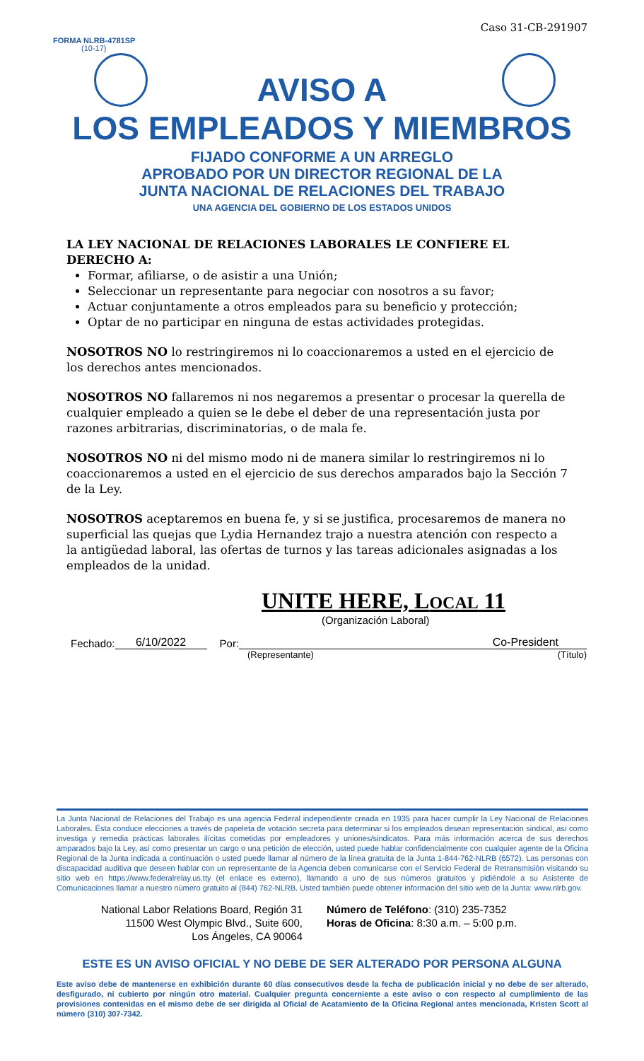Caso 31-CB-291907
FORMA NLRB-4781SP
(10-17)
AVISO A
LOS EMPLEADOS Y MIEMBROS
FIJADO CONFORME A UN ARREGLO
APROBADO POR UN DIRECTOR REGIONAL DE LA
JUNTA NACIONAL DE RELACIONES DEL TRABAJO
UNA AGENCIA DEL GOBIERNO DE LOS ESTADOS UNIDOS
LA LEY NACIONAL DE RELACIONES LABORALES LE CONFIERE EL DERECHO A:
Formar, afiliarse, o de asistir a una Unión;
Seleccionar un representante para negociar con nosotros a su favor;
Actuar conjuntamente a otros empleados para su beneficio y protección;
Optar de no participar en ninguna de estas actividades protegidas.
NOSOTROS NO lo restringiremos ni lo coaccionaremos a usted en el ejercicio de los derechos antes mencionados.
NOSOTROS NO fallaremos ni nos negaremos a presentar o procesar la querella de cualquier empleado a quien se le debe el deber de una representación justa por razones arbitrarias, discriminatorias, o de mala fe.
NOSOTROS NO ni del mismo modo ni de manera similar lo restringiremos ni lo coaccionaremos a usted en el ejercicio de sus derechos amparados bajo la Sección 7 de la Ley.
NOSOTROS aceptaremos en buena fe, y si se justifica, procesaremos de manera no superficial las quejas que Lydia Hernandez trajo a nuestra atención con respecto a la antigüedad laboral, las ofertas de turnos y las tareas adicionales asignadas a los empleados de la unidad.
UNITE HERE, LOCAL 11
(Organización Laboral)
Fechado: 6/10/2022 Por: Co-President
(Representante) (Título)
La Junta Nacional de Relaciones del Trabajo es una agencia Federal independiente creada en 1935 para hacer cumplir la Ley Nacional de Relaciones Laborales. Ésta conduce elecciones a través de papeleta de votación secreta para determinar si los empleados desean representación sindical, así como investiga y remedia prácticas laborales ilícitas cometidas por empleadores y uniones/sindicatos. Para más información acerca de sus derechos amparados bajo la Ley, así como presentar un cargo o una petición de elección, usted puede hablar confidencialmente con cualquier agente de la Oficina Regional de la Junta indicada a continuación o usted puede llamar al número de la línea gratuita de la Junta 1-844-762-NLRB (6572). Las personas con discapacidad auditiva que deseen hablar con un representante de la Agencia deben comunicarse con el Servicio Federal de Retransmisión visitando su sitio web en https://www.federalrelay.us.tty (el enlace es externo), llamando a uno de sus números gratuitos y pidiéndole a su Asistente de Comunicaciones llamar a nuestro número gratuito al (844) 762-NLRB. Usted también puede obtener información del sitio web de la Junta: www.nlrb.gov.
National Labor Relations Board, Región 31
11500 West Olympic Blvd., Suite 600,
Los Ángeles, CA 90064
Número de Teléfono: (310) 235-7352
Horas de Oficina: 8:30 a.m. – 5:00 p.m.
ESTE ES UN AVISO OFICIAL Y NO DEBE DE SER ALTERADO POR PERSONA ALGUNA
Este aviso debe de mantenerse en exhibición durante 60 días consecutivos desde la fecha de publicación inicial y no debe de ser alterado, desfigurado, ni cubierto por ningún otro material. Cualquier pregunta concerniente a este aviso o con respecto al cumplimiento de las provisiones contenidas en el mismo debe de ser dirigida al Oficial de Acatamiento de la Oficina Regional antes mencionada, Kristen Scott al número (310) 307-7342.